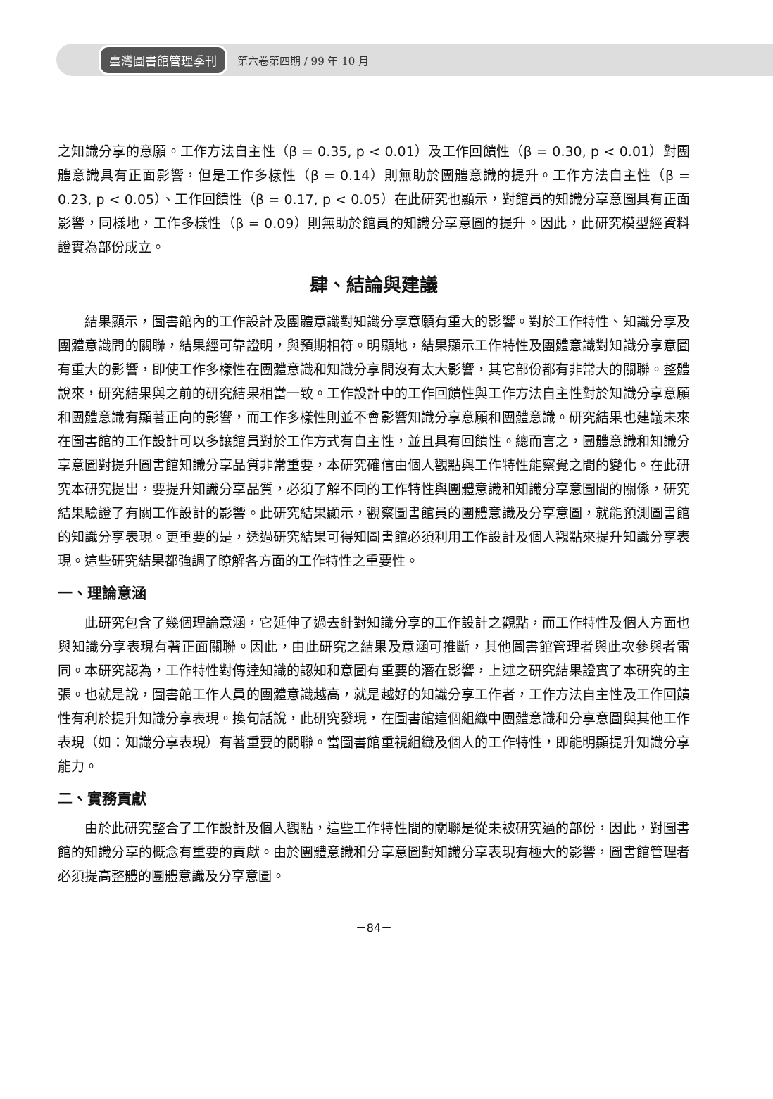臺灣圖書館管理季刊 第六卷第四期 / 99 年 10 月
之知識分享的意願。工作方法自主性（β = 0.35, p < 0.01）及工作回饋性（β = 0.30, p < 0.01）對團體意識具有正面影響，但是工作多樣性（β = 0.14）則無助於團體意識的提升。工作方法自主性（β = 0.23, p < 0.05）、工作回饋性（β = 0.17, p < 0.05）在此研究也顯示，對館員的知識分享意圖具有正面影響，同樣地，工作多樣性（β = 0.09）則無助於館員的知識分享意圖的提升。因此，此研究模型經資料證實為部份成立。
肆、結論與建議
結果顯示，圖書館內的工作設計及團體意識對知識分享意願有重大的影響。對於工作特性、知識分享及團體意識間的關聯，結果經可靠證明，與預期相符。明顯地，結果顯示工作特性及團體意識對知識分享意圖有重大的影響，即使工作多樣性在團體意識和知識分享間沒有太大影響，其它部份都有非常大的關聯。整體說來，研究結果與之前的研究結果相當一致。工作設計中的工作回饋性與工作方法自主性對於知識分享意願和團體意識有顯著正向的影響，而工作多樣性則並不會影響知識分享意願和團體意識。研究結果也建議未來在圖書館的工作設計可以多讓館員對於工作方式有自主性，並且具有回饋性。總而言之，團體意識和知識分享意圖對提升圖書館知識分享品質非常重要，本研究確信由個人觀點與工作特性能察覺之間的變化。在此研究本研究提出，要提升知識分享品質，必須了解不同的工作特性與團體意識和知識分享意圖間的關係，研究結果驗證了有關工作設計的影響。此研究結果顯示，觀察圖書館員的團體意識及分享意圖，就能預測圖書館的知識分享表現。更重要的是，透過研究結果可得知圖書館必須利用工作設計及個人觀點來提升知識分享表現。這些研究結果都強調了瞭解各方面的工作特性之重要性。
一、理論意涵
此研究包含了幾個理論意涵，它延伸了過去針對知識分享的工作設計之觀點，而工作特性及個人方面也與知識分享表現有著正面關聯。因此，由此研究之結果及意涵可推斷，其他圖書館管理者與此次參與者雷同。本研究認為，工作特性對傳達知識的認知和意圖有重要的潛在影響，上述之研究結果證實了本研究的主張。也就是說，圖書館工作人員的團體意識越高，就是越好的知識分享工作者，工作方法自主性及工作回饋性有利於提升知識分享表現。換句話說，此研究發現，在圖書館這個組織中團體意識和分享意圖與其他工作表現（如：知識分享表現）有著重要的關聯。當圖書館重視組織及個人的工作特性，即能明顯提升知識分享能力。
二、實務貢獻
由於此研究整合了工作設計及個人觀點，這些工作特性間的關聯是從未被研究過的部份，因此，對圖書館的知識分享的概念有重要的貢獻。由於團體意識和分享意圖對知識分享表現有極大的影響，圖書館管理者必須提高整體的團體意識及分享意圖。
－84－